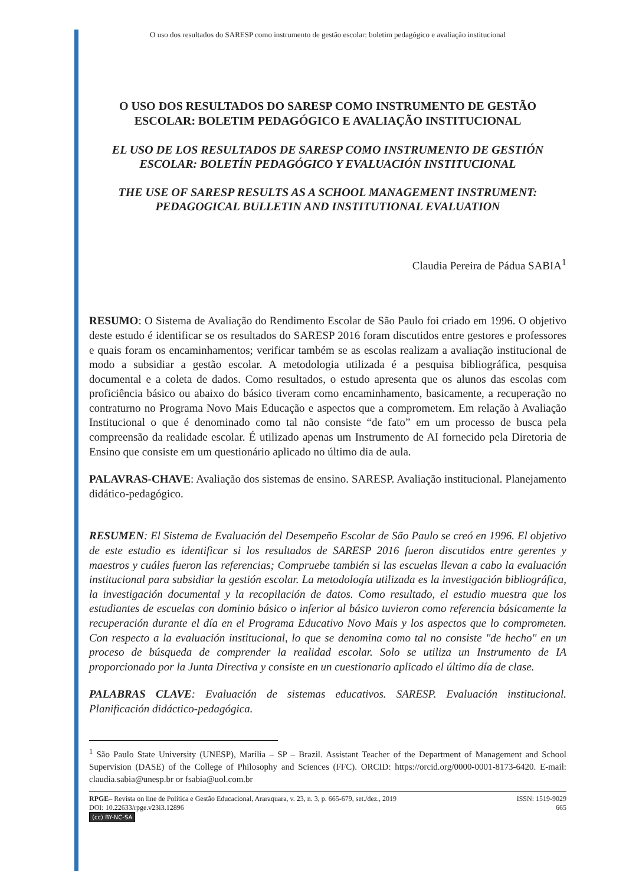O uso dos resultados do SARESP como instrumento de gestão escolar: boletim pedagógico e avaliação institucional
O USO DOS RESULTADOS DO SARESP COMO INSTRUMENTO DE GESTÃO ESCOLAR: BOLETIM PEDAGÓGICO E AVALIAÇÃO INSTITUCIONAL
EL USO DE LOS RESULTADOS DE SARESP COMO INSTRUMENTO DE GESTIÓN ESCOLAR: BOLETÍN PEDAGÓGICO Y EVALUACIÓN INSTITUCIONAL
THE USE OF SARESP RESULTS AS A SCHOOL MANAGEMENT INSTRUMENT: PEDAGOGICAL BULLETIN AND INSTITUTIONAL EVALUATION
Claudia Pereira de Pádua SABIA<sup>1</sup>
RESUMO: O Sistema de Avaliação do Rendimento Escolar de São Paulo foi criado em 1996. O objetivo deste estudo é identificar se os resultados do SARESP 2016 foram discutidos entre gestores e professores e quais foram os encaminhamentos; verificar também se as escolas realizam a avaliação institucional de modo a subsidiar a gestão escolar. A metodologia utilizada é a pesquisa bibliográfica, pesquisa documental e a coleta de dados. Como resultados, o estudo apresenta que os alunos das escolas com proficiência básico ou abaixo do básico tiveram como encaminhamento, basicamente, a recuperação no contraturno no Programa Novo Mais Educação e aspectos que a comprometem. Em relação à Avaliação Institucional o que é denominado como tal não consiste “de fato” em um processo de busca pela compreensão da realidade escolar. É utilizado apenas um Instrumento de AI fornecido pela Diretoria de Ensino que consiste em um questionário aplicado no último dia de aula.
PALAVRAS-CHAVE: Avaliação dos sistemas de ensino. SARESP. Avaliação institucional. Planejamento didático-pedagógico.
RESUMEN: El Sistema de Evaluación del Desempeño Escolar de São Paulo se creó en 1996. El objetivo de este estudio es identificar si los resultados de SARESP 2016 fueron discutidos entre gerentes y maestros y cuáles fueron las referencias; Compruebe también si las escuelas llevan a cabo la evaluación institucional para subsidiar la gestión escolar. La metodología utilizada es la investigación bibliográfica, la investigación documental y la recopilación de datos. Como resultado, el estudio muestra que los estudiantes de escuelas con dominio básico o inferior al básico tuvieron como referencia básicamente la recuperación durante el día en el Programa Educativo Novo Mais y los aspectos que lo comprometen. Con respecto a la evaluación institucional, lo que se denomina como tal no consiste "de hecho" en un proceso de búsqueda de comprender la realidad escolar. Solo se utiliza un Instrumento de IA proporcionado por la Junta Directiva y consiste en un cuestionario aplicado el último día de clase.
PALABRAS CLAVE: Evaluación de sistemas educativos. SARESP. Evaluación institucional. Planificación didáctico-pedagógica.
<sup>1</sup> São Paulo State University (UNESP), Marília – SP – Brazil. Assistant Teacher of the Department of Management and School Supervision (DASE) of the College of Philosophy and Sciences (FFC). ORCID: https://orcid.org/0000-0001-8173-6420. E-mail: claudia.sabia@unesp.br or fsabia@uol.com.br
RPGE– Revista on line de Política e Gestão Educacional, Araraquara, v. 23, n. 3, p. 665-679, set./dez., 2019
DOI: 10.22633/rpge.v23i3.12896
(cc) BY-NC-SA
ISSN: 1519-9029
665